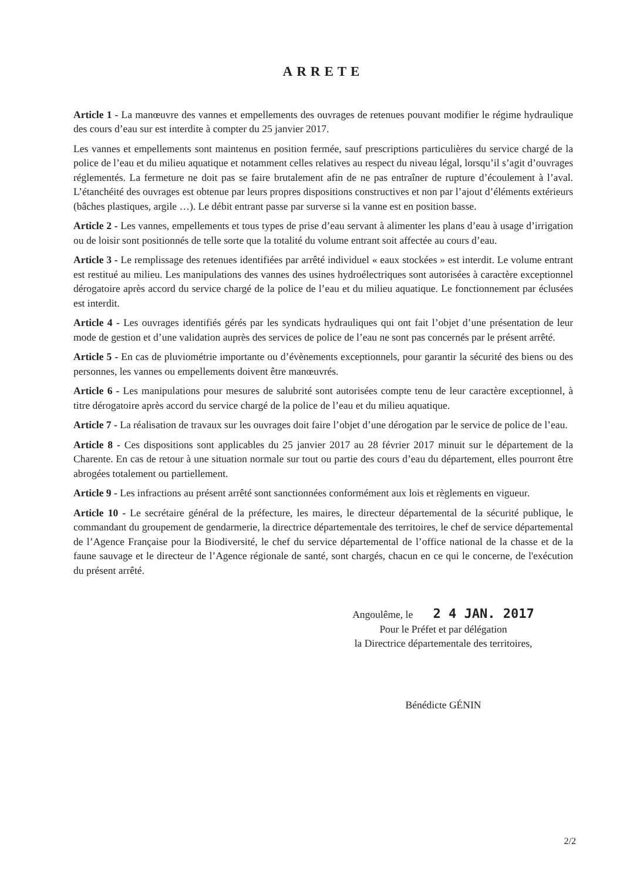ARRETE
Article 1 - La manœuvre des vannes et empellements des ouvrages de retenues pouvant modifier le régime hydraulique des cours d’eau sur est interdite à compter du 25 janvier 2017.
Les vannes et empellements sont maintenus en position fermée, sauf prescriptions particulières du service chargé de la police de l’eau et du milieu aquatique et notamment celles relatives au respect du niveau légal, lorsqu’il s’agit d’ouvrages réglementés. La fermeture ne doit pas se faire brutalement afin de ne pas entraîner de rupture d’écoulement à l’aval. L’étanchéité des ouvrages est obtenue par leurs propres dispositions constructives et non par l’ajout d’éléments extérieurs (bâches plastiques, argile …). Le débit entrant passe par surverse si la vanne est en position basse.
Article 2 - Les vannes, empellements et tous types de prise d’eau servant à alimenter les plans d’eau à usage d’irrigation ou de loisir sont positionnés de telle sorte que la totalité du volume entrant soit affectée au cours d’eau.
Article 3 - Le remplissage des retenues identifiées par arrêté individuel « eaux stockées » est interdit. Le volume entrant est restitué au milieu. Les manipulations des vannes des usines hydroélectriques sont autorisées à caractère exceptionnel dérogatoire après accord du service chargé de la police de l’eau et du milieu aquatique. Le fonctionnement par éclusées est interdit.
Article 4 - Les ouvrages identifiés gérés par les syndicats hydrauliques qui ont fait l’objet d’une présentation de leur mode de gestion et d’une validation auprès des services de police de l’eau ne sont pas concernés par le présent arrêté.
Article 5 - En cas de pluviométrie importante ou d’évènements exceptionnels, pour garantir la sécurité des biens ou des personnes, les vannes ou empellements doivent être manœuvrés.
Article 6 - Les manipulations pour mesures de salubrité sont autorisées compte tenu de leur caractère exceptionnel, à titre dérogatoire après accord du service chargé de la police de l’eau et du milieu aquatique.
Article 7 - La réalisation de travaux sur les ouvrages doit faire l’objet d’une dérogation par le service de police de l’eau.
Article 8 - Ces dispositions sont applicables du 25 janvier 2017 au 28 février 2017 minuit sur le département de la Charente. En cas de retour à une situation normale sur tout ou partie des cours d’eau du département, elles pourront être abrogées totalement ou partiellement.
Article 9 - Les infractions au présent arrêté sont sanctionnées conformément aux lois et règlements en vigueur.
Article 10 - Le secrétaire général de la préfecture, les maires, le directeur départemental de la sécurité publique, le commandant du groupement de gendarmerie, la directrice départementale des territoires, le chef de service départemental de l’Agence Française pour la Biodiversité, le chef du service départemental de l’office national de la chasse et de la faune sauvage et le directeur de l’Agence régionale de santé, sont chargés, chacun en ce qui le concerne, de l'exécution du présent arrêté.
Angoulême, le 2 4 JAN. 2017
Pour le Préfet et par délégation
la Directrice départementale des territoires,
Bénédicte GÉNIN
2/2